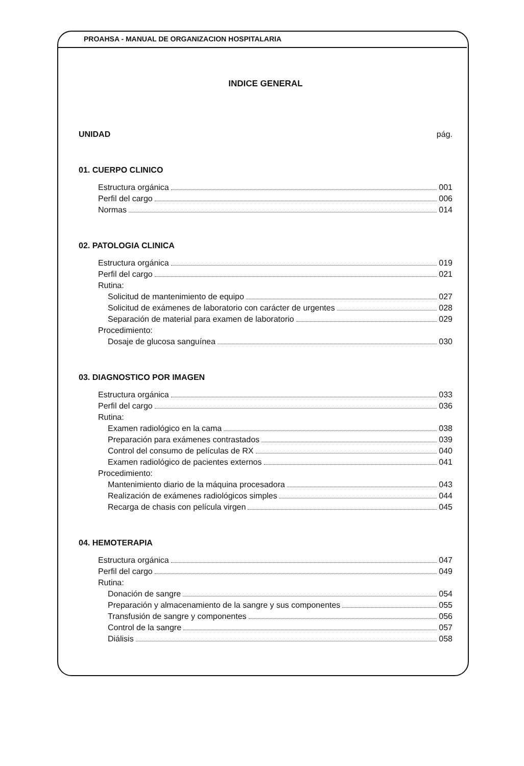PROAHSA - MANUAL DE ORGANIZACION HOSPITALARIA
INDICE GENERAL
UNIDAD pág.
01. CUERPO CLINICO
Estructura orgánica 001
Perfil del cargo 006
Normas 014
02. PATOLOGIA CLINICA
Estructura orgánica 019
Perfil del cargo 021
Rutina:
Solicitud de mantenimiento de equipo 027
Solicitud de exámenes de laboratorio con carácter de urgentes 028
Separación de material para examen de laboratorio 029
Procedimiento:
Dosaje de glucosa sanguínea 030
03. DIAGNOSTICO POR IMAGEN
Estructura orgánica 033
Perfil del cargo 036
Rutina:
Examen radiológico en la cama 038
Preparación para exámenes contrastados 039
Control del consumo de películas de RX 040
Examen radiológico de pacientes externos 041
Procedimiento:
Mantenimiento diario de la máquina procesadora 043
Realización de exámenes radiológicos simples 044
Recarga de chasis con película virgen 045
04. HEMOTERAPIA
Estructura orgánica 047
Perfil del cargo 049
Rutina:
Donación de sangre 054
Preparación y almacenamiento de la sangre y sus componentes 055
Transfusión de sangre y componentes 056
Control de la sangre 057
Diálisis 058